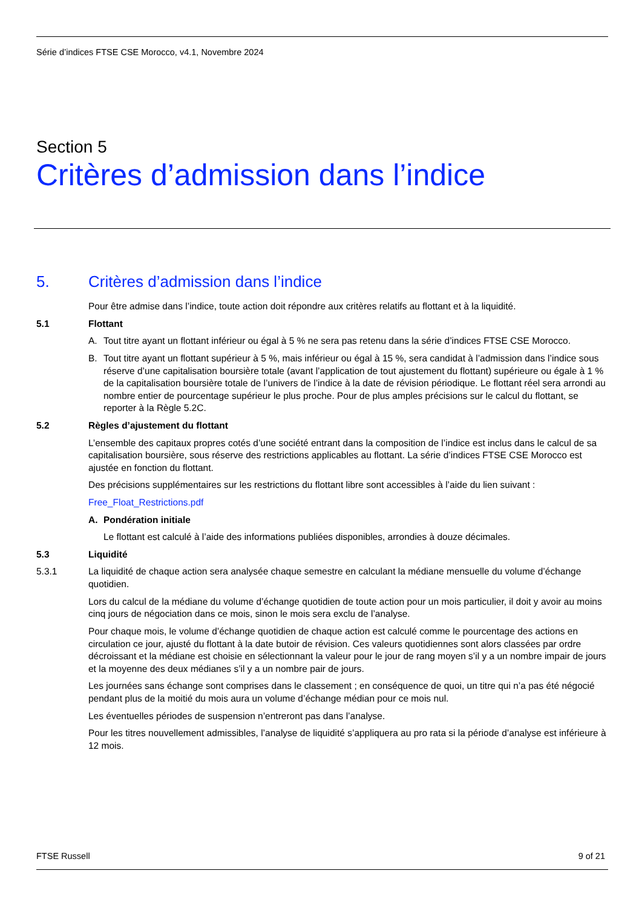Série d’indices FTSE CSE Morocco, v4.1, Novembre 2024
Section 5
Critères d’admission dans l’indice
5. Critères d’admission dans l’indice
Pour être admise dans l’indice, toute action doit répondre aux critères relatifs au flottant et à la liquidité.
5.1 Flottant
A. Tout titre ayant un flottant inférieur ou égal à 5 % ne sera pas retenu dans la série d’indices FTSE CSE Morocco.
B. Tout titre ayant un flottant supérieur à 5 %, mais inférieur ou égal à 15 %, sera candidat à l’admission dans l’indice sous réserve d’une capitalisation boursière totale (avant l’application de tout ajustement du flottant) supérieure ou égale à 1 % de la capitalisation boursière totale de l’univers de l’indice à la date de révision périodique. Le flottant réel sera arrondi au nombre entier de pourcentage supérieur le plus proche. Pour de plus amples précisions sur le calcul du flottant, se reporter à la Règle 5.2C.
5.2 Règles d’ajustement du flottant
L’ensemble des capitaux propres cotés d’une société entrant dans la composition de l’indice est inclus dans le calcul de sa capitalisation boursière, sous réserve des restrictions applicables au flottant. La série d’indices FTSE CSE Morocco est ajustée en fonction du flottant.
Des précisions supplémentaires sur les restrictions du flottant libre sont accessibles à l’aide du lien suivant :
Free_Float_Restrictions.pdf
A. Pondération initiale
Le flottant est calculé à l’aide des informations publiées disponibles, arrondies à douze décimales.
5.3 Liquidité
5.3.1 La liquidité de chaque action sera analysée chaque semestre en calculant la médiane mensuelle du volume d’échange quotidien.
Lors du calcul de la médiane du volume d’échange quotidien de toute action pour un mois particulier, il doit y avoir au moins cinq jours de négociation dans ce mois, sinon le mois sera exclu de l’analyse.
Pour chaque mois, le volume d’échange quotidien de chaque action est calculé comme le pourcentage des actions en circulation ce jour, ajusté du flottant à la date butoir de révision. Ces valeurs quotidiennes sont alors classées par ordre décroissant et la médiane est choisie en sélectionnant la valeur pour le jour de rang moyen s’il y a un nombre impair de jours et la moyenne des deux médianes s’il y a un nombre pair de jours.
Les journées sans échange sont comprises dans le classement ; en conséquence de quoi, un titre qui n’a pas été négocié pendant plus de la moitié du mois aura un volume d’échange médian pour ce mois nul.
Les éventuelles périodes de suspension n’entreront pas dans l’analyse.
Pour les titres nouvellement admissibles, l’analyse de liquidité s’appliquera au pro rata si la période d’analyse est inférieure à 12 mois.
FTSE Russell 9 of 21